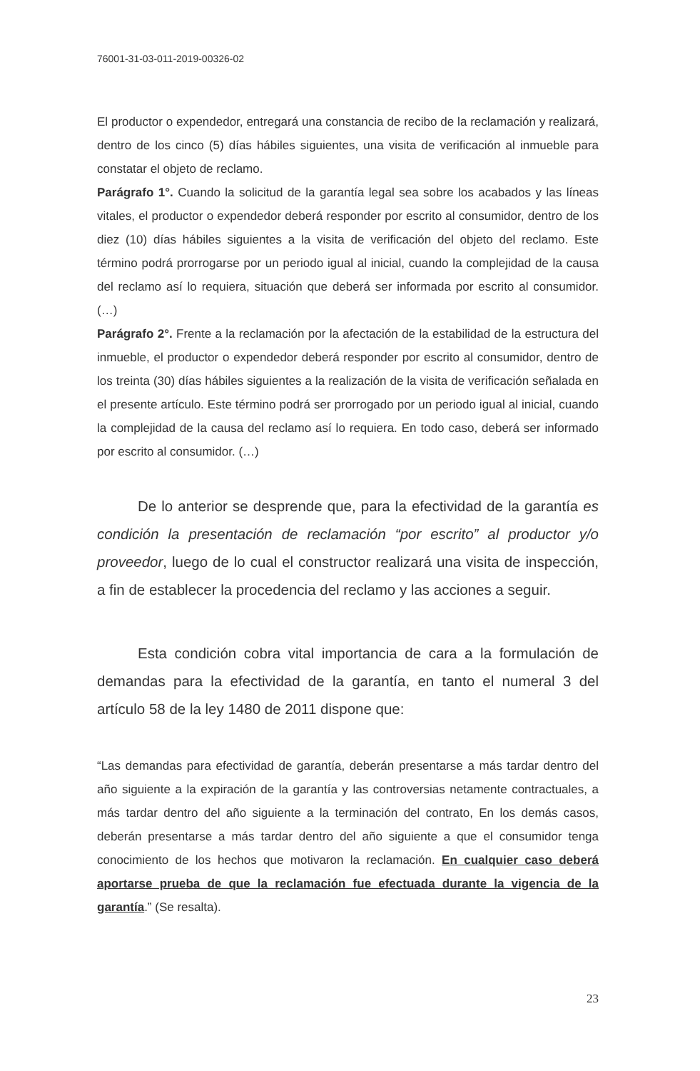76001-31-03-011-2019-00326-02
El productor o expendedor, entregará una constancia de recibo de la reclamación y realizará, dentro de los cinco (5) días hábiles siguientes, una visita de verificación al inmueble para constatar el objeto de reclamo.
Parágrafo 1°. Cuando la solicitud de la garantía legal sea sobre los acabados y las líneas vitales, el productor o expendedor deberá responder por escrito al consumidor, dentro de los diez (10) días hábiles siguientes a la visita de verificación del objeto del reclamo. Este término podrá prorrogarse por un periodo igual al inicial, cuando la complejidad de la causa del reclamo así lo requiera, situación que deberá ser informada por escrito al consumidor. (…)
Parágrafo 2°. Frente a la reclamación por la afectación de la estabilidad de la estructura del inmueble, el productor o expendedor deberá responder por escrito al consumidor, dentro de los treinta (30) días hábiles siguientes a la realización de la visita de verificación señalada en el presente artículo. Este término podrá ser prorrogado por un periodo igual al inicial, cuando la complejidad de la causa del reclamo así lo requiera. En todo caso, deberá ser informado por escrito al consumidor. (…)
De lo anterior se desprende que, para la efectividad de la garantía es condición la presentación de reclamación “por escrito” al productor y/o proveedor, luego de lo cual el constructor realizará una visita de inspección, a fin de establecer la procedencia del reclamo y las acciones a seguir.
Esta condición cobra vital importancia de cara a la formulación de demandas para la efectividad de la garantía, en tanto el numeral 3 del artículo 58 de la ley 1480 de 2011 dispone que:
“Las demandas para efectividad de garantía, deberán presentarse a más tardar dentro del año siguiente a la expiración de la garantía y las controversias netamente contractuales, a más tardar dentro del año siguiente a la terminación del contrato, En los demás casos, deberán presentarse a más tardar dentro del año siguiente a que el consumidor tenga conocimiento de los hechos que motivaron la reclamación. En cualquier caso deberá aportarse prueba de que la reclamación fue efectuada durante la vigencia de la garantía.” (Se resalta).
23